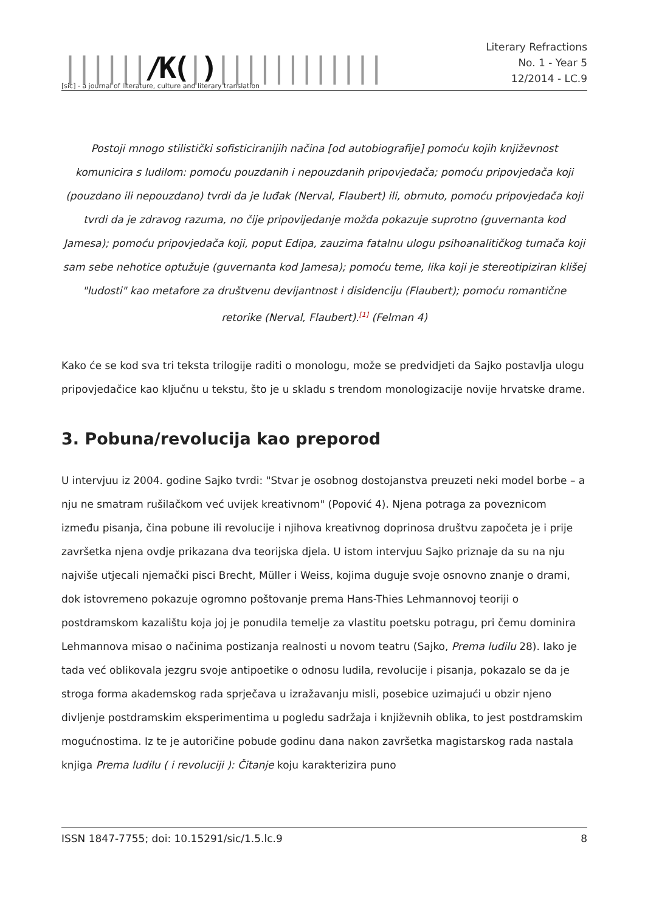||||||/K(|)||||||||||||
[sic] - a journal of literature, culture and literary translation
Literary Refractions
No. 1 - Year 5
12/2014 - LC.9
Postoji mnogo stilistički sofisticiranijih načina [od autobiografije] pomoću kojih književnost komunicira s ludilom: pomoću pouzdanih i nepouzdanih pripovjedača; pomoću pripovjedača koji (pouzdano ili nepouzdano) tvrdi da je luđak (Nerval, Flaubert) ili, obrnuto, pomoću pripovjedača koji tvrdi da je zdravog razuma, no čije pripovijedanje možda pokazuje suprotno (guvernanta kod Jamesa); pomoću pripovjedača koji, poput Edipa, zauzima fatalnu ulogu psihoanalitičkog tumača koji sam sebe nehotice optužuje (guvernanta kod Jamesa); pomoću teme, lika koji je stereotipiziran klišej "ludosti" kao metafore za društvenu devijantnost i disidenciju (Flaubert); pomoću romantične retorike (Nerval, Flaubert).<sup>[1]</sup> (Felman 4)
Kako će se kod sva tri teksta trilogije raditi o monologu, može se predvidjeti da Sajko postavlja ulogu pripovjedačice kao ključnu u tekstu, što je u skladu s trendom monologizacije novije hrvatske drame.
3. Pobuna/revolucija kao preporod
U intervjuu iz 2004. godine Sajko tvrdi: "Stvar je osobnog dostojanstva preuzeti neki model borbe – a nju ne smatram rušilačkom već uvijek kreativnom" (Popović 4). Njena potraga za poveznicom između pisanja, čina pobune ili revolucije i njihova kreativnog doprinosa društvu započeta je i prije završetka njena ovdje prikazana dva teorijska djela. U istom intervjuu Sajko priznaje da su na nju najviše utjecali njemački pisci Brecht, Müller i Weiss, kojima duguje svoje osnovno znanje o drami, dok istovremeno pokazuje ogromno poštovanje prema Hans-Thies Lehmannovoj teoriji o postdramskom kazalištu koja joj je ponudila temelje za vlastitu poetsku potragu, pri čemu dominira Lehmannova misao o načinima postizanja realnosti u novom teatru (Sajko, Prema ludilu 28). Iako je tada već oblikovala jezgru svoje antipoetike o odnosu ludila, revolucije i pisanja, pokazalo se da je stroga forma akademskog rada sprječava u izražavanju misli, posebice uzimajući u obzir njeno divljenje postdramskim eksperimentima u pogledu sadržaja i književnih oblika, to jest postdramskim mogućnostima. Iz te je autoričine pobude godinu dana nakon završetka magistarskog rada nastala knjiga Prema ludilu ( i revoluciji ): Čitanje koju karakterizira puno
ISSN 1847-7755; doi: 10.15291/sic/1.5.lc.9 8